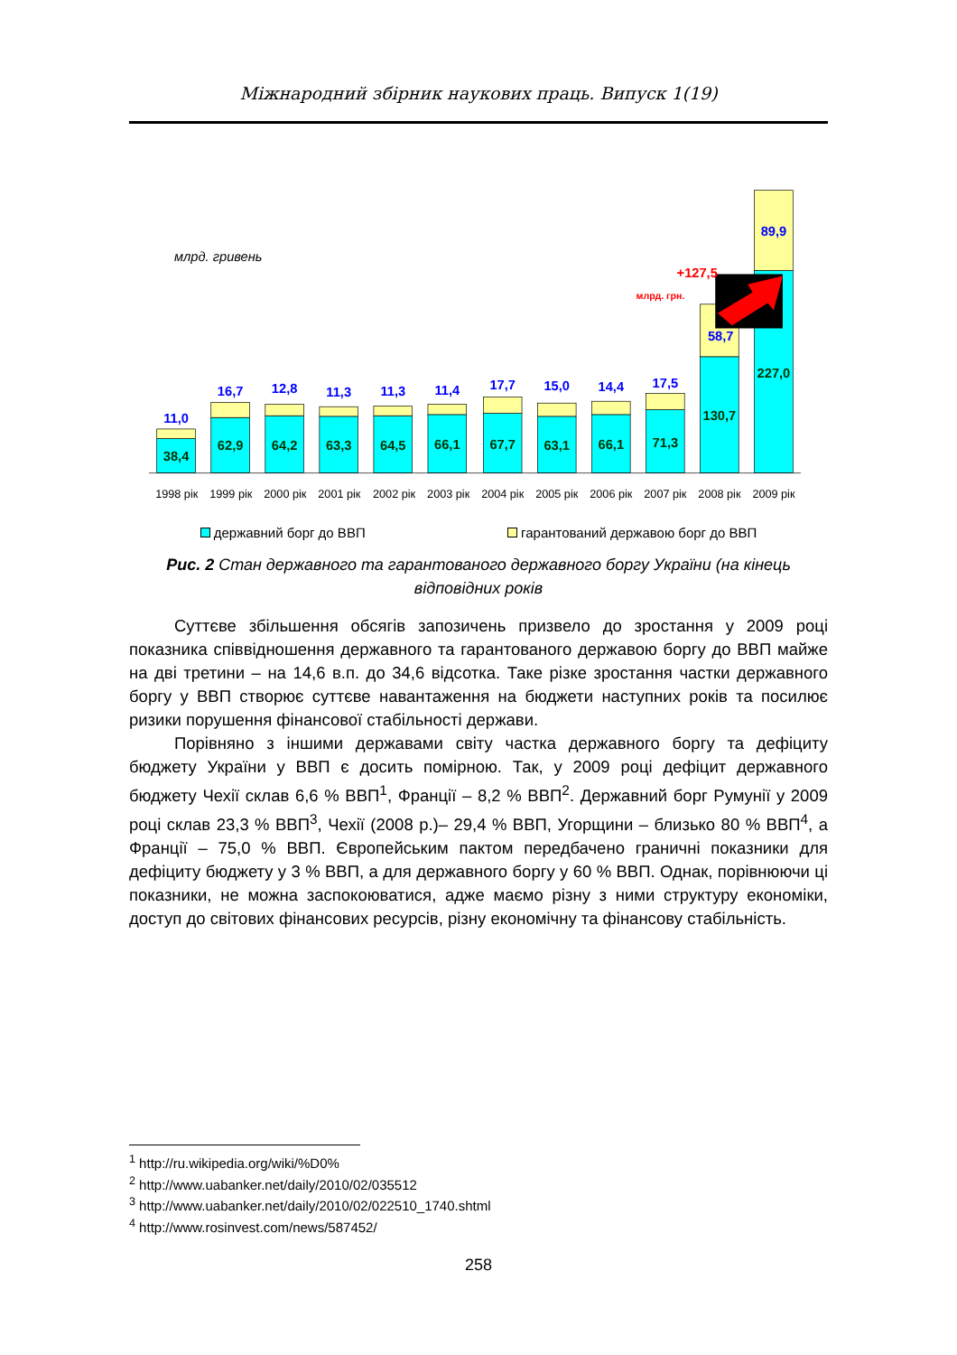Міжнародний збірник наукових праць. Випуск 1(19)
млрд. гривень
11,0
38,4
16,7
62,9
12,8
64,2
11,3
63,3
11,3
64,5
11,4
66,1
17,7
67,7
15,0
63,1
14,4
66,1
17,5
71,3
+127,5
млрд. грн.
58,7
130,7
89,9
227,0
1998 рік
1999 рік
2000 рік
2001 рік
2002 рік
2003 рік
2004 рік
2005 рік
2006 рік
2007 рік
2008 рік
2009 рік
державний борг до ВВП гарантований державою борг до ВВП
Рис. 2 Стан державного та гарантованого державного боргу України (на кінець відповідних років
Суттєве збільшення обсягів запозичень призвело до зростання у 2009 році показника співвідношення державного та гарантованого державою боргу до ВВП майже на дві третини – на 14,6 в.п. до 34,6 відсотка. Таке різке зростання частки державного боргу у ВВП створює суттєве навантаження на бюджети наступних років та посилює ризики порушення фінансової стабільності держави.
Порівняно з іншими державами світу частка державного боргу та дефіциту бюджету України у ВВП є досить помірною. Так, у 2009 році дефіцит державного бюджету Чехії склав 6,6 % ВВП<sup>1</sup>, Франції – 8,2 % ВВП<sup>2</sup>. Державний борг Румунії у 2009 році склав 23,3 % ВВП<sup>3</sup>, Чехії (2008 р.)– 29,4 % ВВП, Угорщини – близько 80 % ВВП<sup>4</sup>, а Франції – 75,0 % ВВП. Європейським пактом передбачено граничні показники для дефіциту бюджету у 3 % ВВП, а для державного боргу у 60 % ВВП. Однак, порівнюючи ці показники, не можна заспокоюватися, адже маємо різну з ними структуру економіки, доступ до світових фінансових ресурсів, різну економічну та фінансову стабільність.
<sup>1</sup> http://ru.wikipedia.org/wiki/%D0%
<sup>2</sup> http://www.uabanker.net/daily/2010/02/035512
<sup>3</sup> http://www.uabanker.net/daily/2010/02/022510_1740.shtml
<sup>4</sup> http://www.rosinvest.com/news/587452/
258